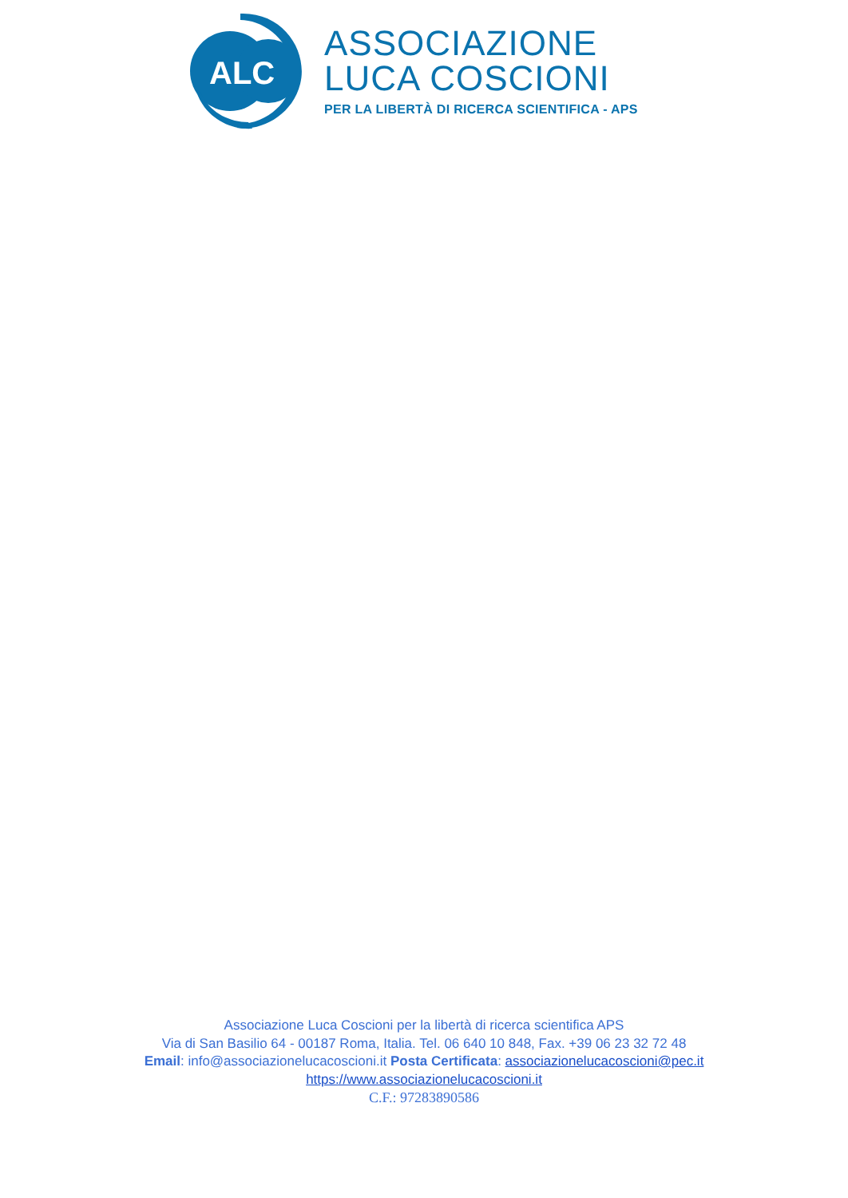ALC
ASSOCIAZIONE
LUCA COSCIONI
PER LA LIBERTÀ DI RICERCA SCIENTIFICA - APS
Associazione Luca Coscioni per la libertà di ricerca scientifica APS
Via di San Basilio 64 - 00187 Roma, Italia. Tel. 06 640 10 848, Fax. +39 06 23 32 72 48
Email: info@associazionelucacoscioni.it Posta Certificata: associazionelucacoscioni@pec.it
https://www.associazionelucacoscioni.it
C.F.: 97283890586